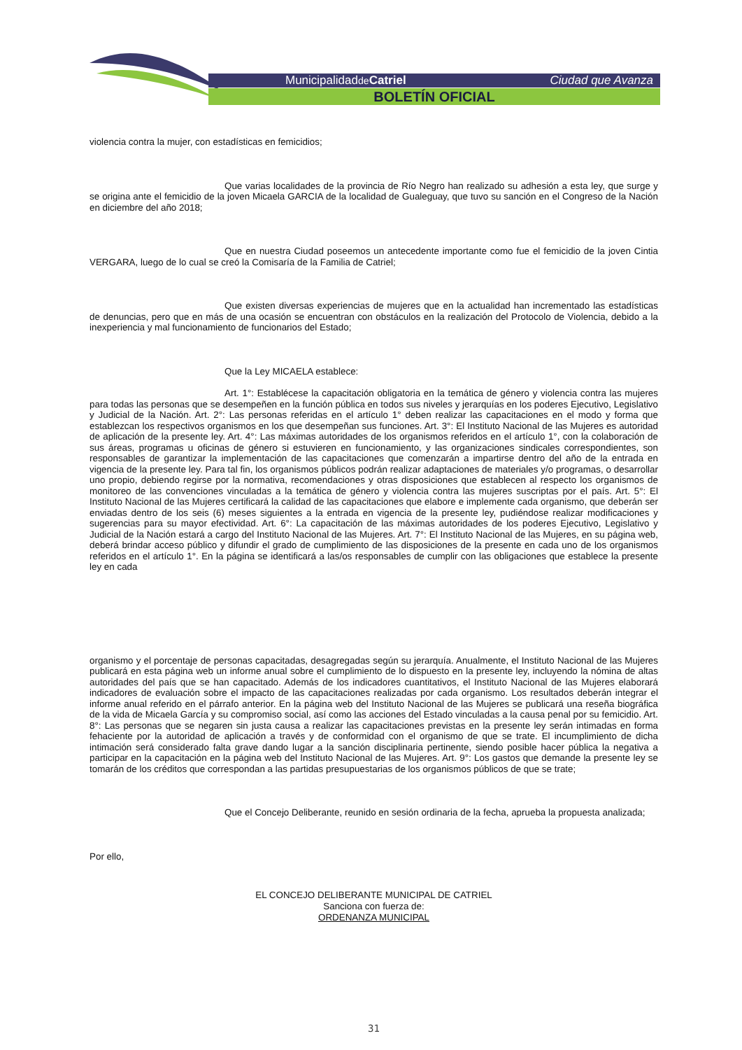Municipalidadde Catriel Ciudad que Avanza
BOLETÍN OFICIAL
violencia contra la mujer, con estadísticas en femicidios;
Que varias localidades de la provincia de Río Negro han realizado su adhesión a esta ley, que surge y se origina ante el femicidio de la joven Micaela GARCIA de la localidad de Gualeguay, que tuvo su sanción en el Congreso de la Nación en diciembre del año 2018;
Que en nuestra Ciudad poseemos un antecedente importante como fue el femicidio de la joven Cintia VERGARA, luego de lo cual se creó la Comisaría de la Familia de Catriel;
Que existen diversas experiencias de mujeres que en la actualidad han incrementado las estadísticas de denuncias, pero que en más de una ocasión se encuentran con obstáculos en la realización del Protocolo de Violencia, debido a la inexperiencia y mal funcionamiento de funcionarios del Estado;
Que la Ley MICAELA establece:
Art. 1°: Establécese la capacitación obligatoria en la temática de género y violencia contra las mujeres para todas las personas que se desempeñen en la función pública en todos sus niveles y jerarquías en los poderes Ejecutivo, Legislativo y Judicial de la Nación. Art. 2°: Las personas referidas en el artículo 1° deben realizar las capacitaciones en el modo y forma que establezcan los respectivos organismos en los que desempeñan sus funciones. Art. 3°: El Instituto Nacional de las Mujeres es autoridad de aplicación de la presente ley. Art. 4°: Las máximas autoridades de los organismos referidos en el artículo 1°, con la colaboración de sus áreas, programas u oficinas de género si estuvieren en funcionamiento, y las organizaciones sindicales correspondientes, son responsables de garantizar la implementación de las capacitaciones que comenzarán a impartirse dentro del año de la entrada en vigencia de la presente ley. Para tal fin, los organismos públicos podrán realizar adaptaciones de materiales y/o programas, o desarrollar uno propio, debiendo regirse por la normativa, recomendaciones y otras disposiciones que establecen al respecto los organismos de monitoreo de las convenciones vinculadas a la temática de género y violencia contra las mujeres suscriptas por el país. Art. 5°: El Instituto Nacional de las Mujeres certificará la calidad de las capacitaciones que elabore e implemente cada organismo, que deberán ser enviadas dentro de los seis (6) meses siguientes a la entrada en vigencia de la presente ley, pudiéndose realizar modificaciones y sugerencias para su mayor efectividad. Art. 6°: La capacitación de las máximas autoridades de los poderes Ejecutivo, Legislativo y Judicial de la Nación estará a cargo del Instituto Nacional de las Mujeres. Art. 7°: El Instituto Nacional de las Mujeres, en su página web, deberá brindar acceso público y difundir el grado de cumplimiento de las disposiciones de la presente en cada uno de los organismos referidos en el artículo 1°. En la página se identificará a las/os responsables de cumplir con las obligaciones que establece la presente ley en cada
organismo y el porcentaje de personas capacitadas, desagregadas según su jerarquía. Anualmente, el Instituto Nacional de las Mujeres publicará en esta página web un informe anual sobre el cumplimiento de lo dispuesto en la presente ley, incluyendo la nómina de altas autoridades del país que se han capacitado. Además de los indicadores cuantitativos, el Instituto Nacional de las Mujeres elaborará indicadores de evaluación sobre el impacto de las capacitaciones realizadas por cada organismo. Los resultados deberán integrar el informe anual referido en el párrafo anterior. En la página web del Instituto Nacional de las Mujeres se publicará una reseña biográfica de la vida de Micaela García y su compromiso social, así como las acciones del Estado vinculadas a la causa penal por su femicidio. Art. 8°: Las personas que se negaren sin justa causa a realizar las capacitaciones previstas en la presente ley serán intimadas en forma fehaciente por la autoridad de aplicación a través y de conformidad con el organismo de que se trate. El incumplimiento de dicha intimación será considerado falta grave dando lugar a la sanción disciplinaria pertinente, siendo posible hacer pública la negativa a participar en la capacitación en la página web del Instituto Nacional de las Mujeres. Art. 9°: Los gastos que demande la presente ley se tomarán de los créditos que correspondan a las partidas presupuestarias de los organismos públicos de que se trate;
Que el Concejo Deliberante, reunido en sesión ordinaria de la fecha, aprueba la propuesta analizada;
Por ello,
EL CONCEJO DELIBERANTE MUNICIPAL DE CATRIEL
Sanciona con fuerza de:
ORDENANZA MUNICIPAL
31